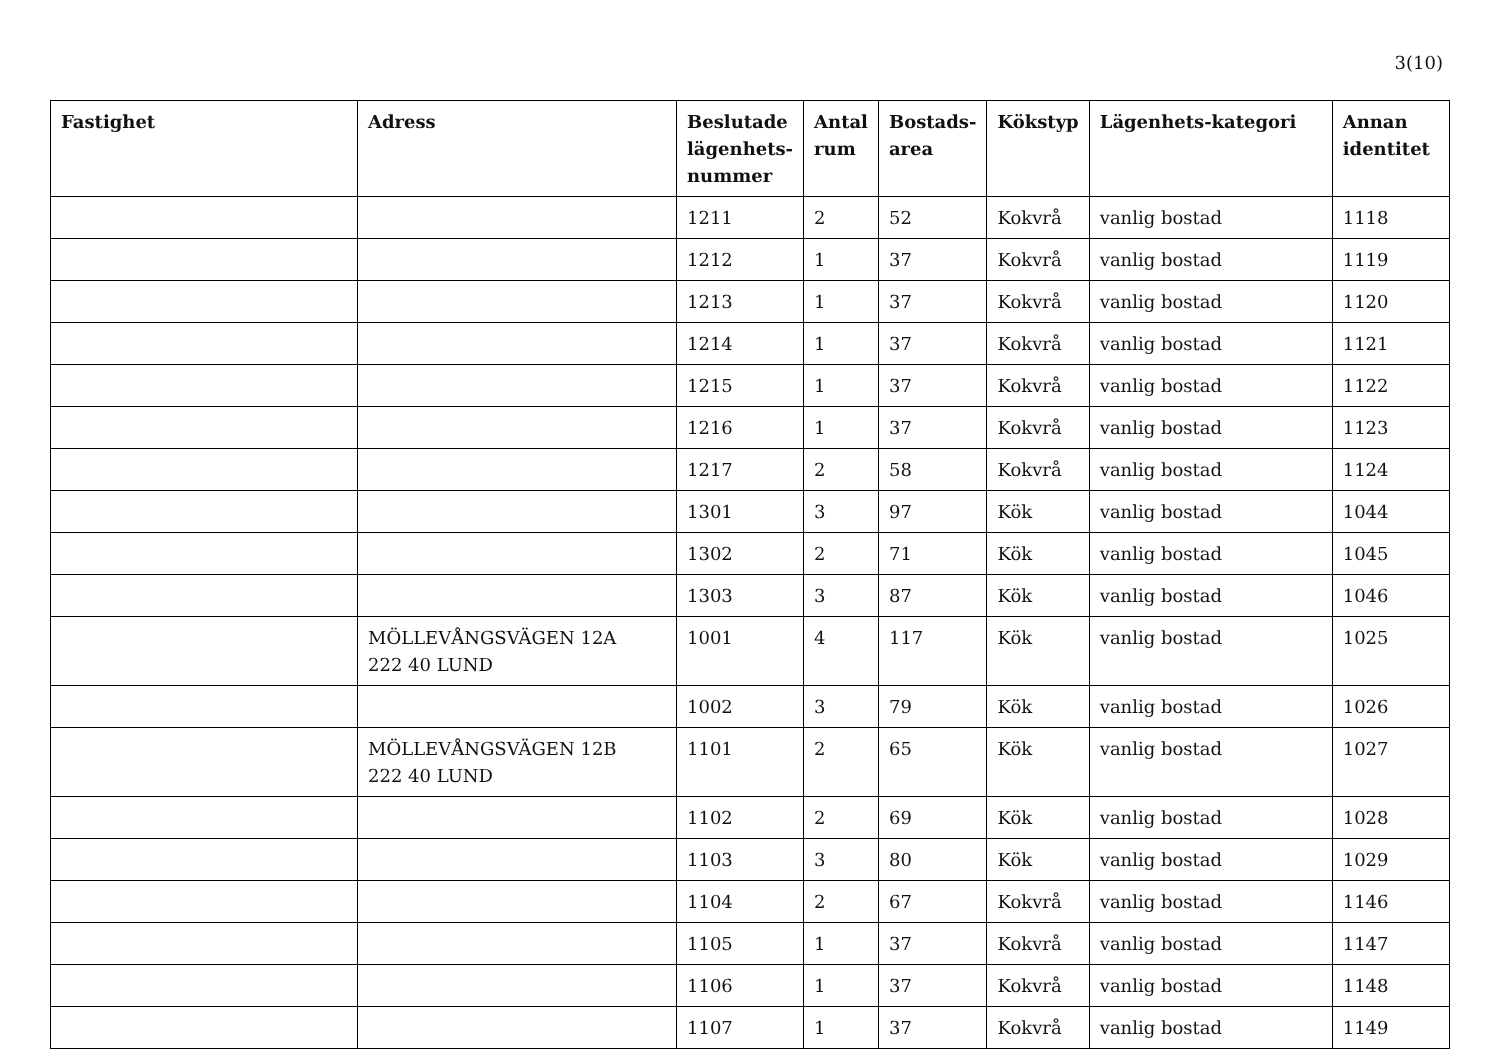3(10)
| Fastighet | Adress | Beslutade lägenhets-nummer | Antal rum | Bostads-area | Kökstyp | Lägenhets-kategori | Annan identitet |
| --- | --- | --- | --- | --- | --- | --- | --- |
| | | 1211 | 2 | 52 | Kokvrå | vanlig bostad | 1118 |
| | | 1212 | 1 | 37 | Kokvrå | vanlig bostad | 1119 |
| | | 1213 | 1 | 37 | Kokvrå | vanlig bostad | 1120 |
| | | 1214 | 1 | 37 | Kokvrå | vanlig bostad | 1121 |
| | | 1215 | 1 | 37 | Kokvrå | vanlig bostad | 1122 |
| | | 1216 | 1 | 37 | Kokvrå | vanlig bostad | 1123 |
| | | 1217 | 2 | 58 | Kokvrå | vanlig bostad | 1124 |
| | | 1301 | 3 | 97 | Kök | vanlig bostad | 1044 |
| | | 1302 | 2 | 71 | Kök | vanlig bostad | 1045 |
| | | 1303 | 3 | 87 | Kök | vanlig bostad | 1046 |
| | MÖLLEVÅNGSVÄGEN 12A 222 40 LUND | 1001 | 4 | 117 | Kök | vanlig bostad | 1025 |
| | | 1002 | 3 | 79 | Kök | vanlig bostad | 1026 |
| | MÖLLEVÅNGSVÄGEN 12B 222 40 LUND | 1101 | 2 | 65 | Kök | vanlig bostad | 1027 |
| | | 1102 | 2 | 69 | Kök | vanlig bostad | 1028 |
| | | 1103 | 3 | 80 | Kök | vanlig bostad | 1029 |
| | | 1104 | 2 | 67 | Kokvrå | vanlig bostad | 1146 |
| | | 1105 | 1 | 37 | Kokvrå | vanlig bostad | 1147 |
| | | 1106 | 1 | 37 | Kokvrå | vanlig bostad | 1148 |
| | | 1107 | 1 | 37 | Kokvrå | vanlig bostad | 1149 |